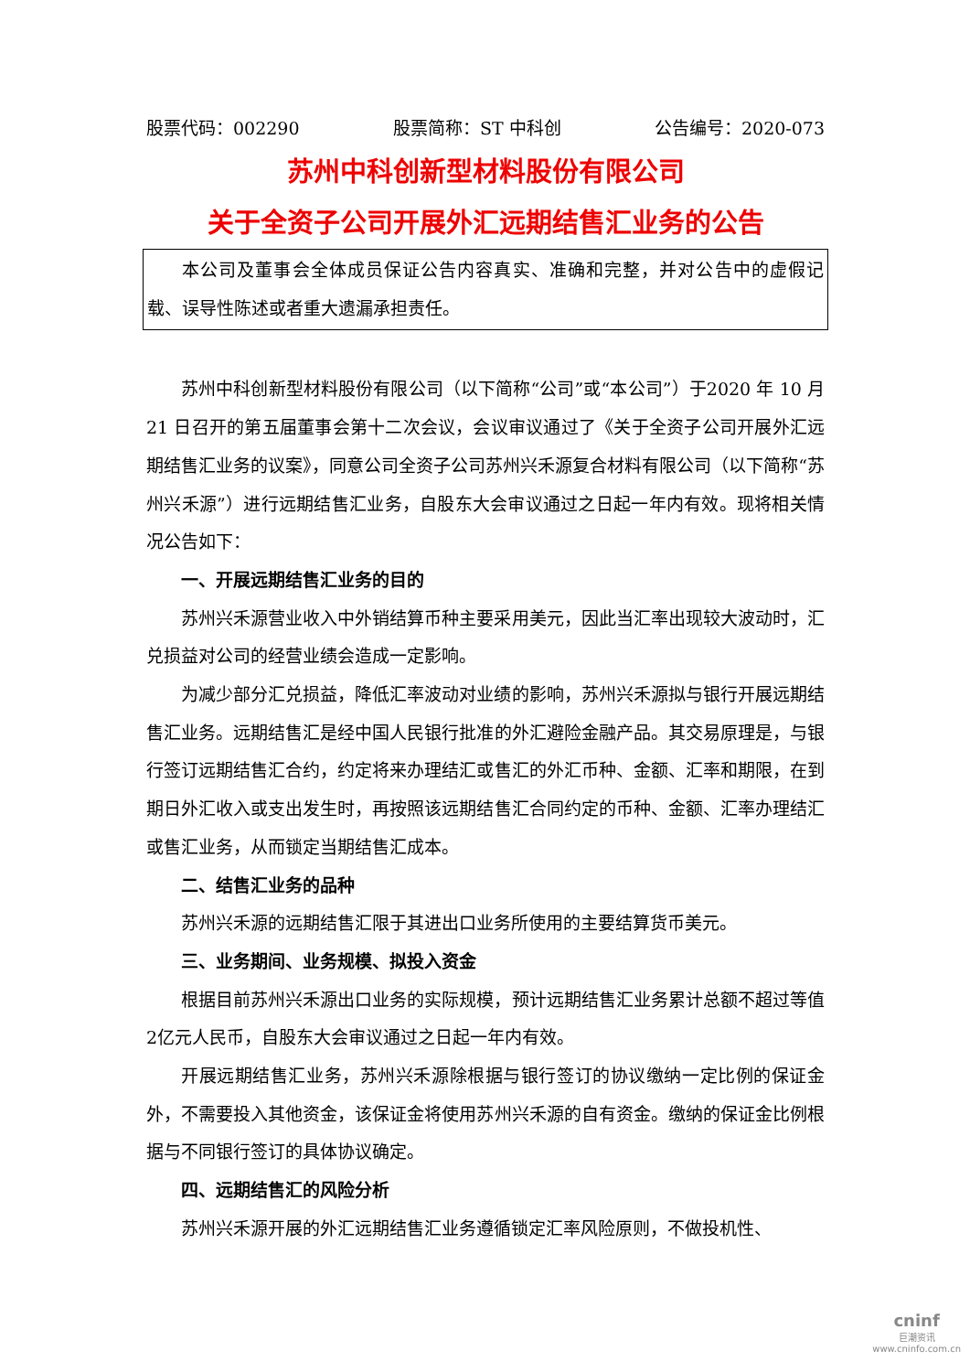股票代码：002290 股票简称：ST 中科创 公告编号：2020-073
苏州中科创新型材料股份有限公司
关于全资子公司开展外汇远期结售汇业务的公告
本公司及董事会全体成员保证公告内容真实、准确和完整，并对公告中的虚假记载、误导性陈述或者重大遗漏承担责任。
苏州中科创新型材料股份有限公司（以下简称“公司”或“本公司”）于2020 年 10 月 21 日召开的第五届董事会第十二次会议，会议审议通过了《关于全资子公司开展外汇远期结售汇业务的议案》，同意公司全资子公司苏州兴禾源复合材料有限公司（以下简称“苏州兴禾源”）进行远期结售汇业务，自股东大会审议通过之日起一年内有效。现将相关情况公告如下：
一、开展远期结售汇业务的目的
苏州兴禾源营业收入中外销结算币种主要采用美元，因此当汇率出现较大波动时，汇兑损益对公司的经营业绩会造成一定影响。
为减少部分汇兑损益，降低汇率波动对业绩的影响，苏州兴禾源拟与银行开展远期结售汇业务。远期结售汇是经中国人民银行批准的外汇避险金融产品。其交易原理是，与银行签订远期结售汇合约，约定将来办理结汇或售汇的外汇币种、金额、汇率和期限，在到期日外汇收入或支出发生时，再按照该远期结售汇合同约定的币种、金额、汇率办理结汇或售汇业务，从而锁定当期结售汇成本。
二、结售汇业务的品种
苏州兴禾源的远期结售汇限于其进出口业务所使用的主要结算货币美元。
三、业务期间、业务规模、拟投入资金
根据目前苏州兴禾源出口业务的实际规模，预计远期结售汇业务累计总额不超过等值2亿元人民币，自股东大会审议通过之日起一年内有效。
开展远期结售汇业务，苏州兴禾源除根据与银行签订的协议缴纳一定比例的保证金外，不需要投入其他资金，该保证金将使用苏州兴禾源的自有资金。缴纳的保证金比例根据与不同银行签订的具体协议确定。
四、远期结售汇的风险分析
苏州兴禾源开展的外汇远期结售汇业务遵循锁定汇率风险原则，不做投机性、
cninf
巨潮资讯
www.cninfo.com.cn